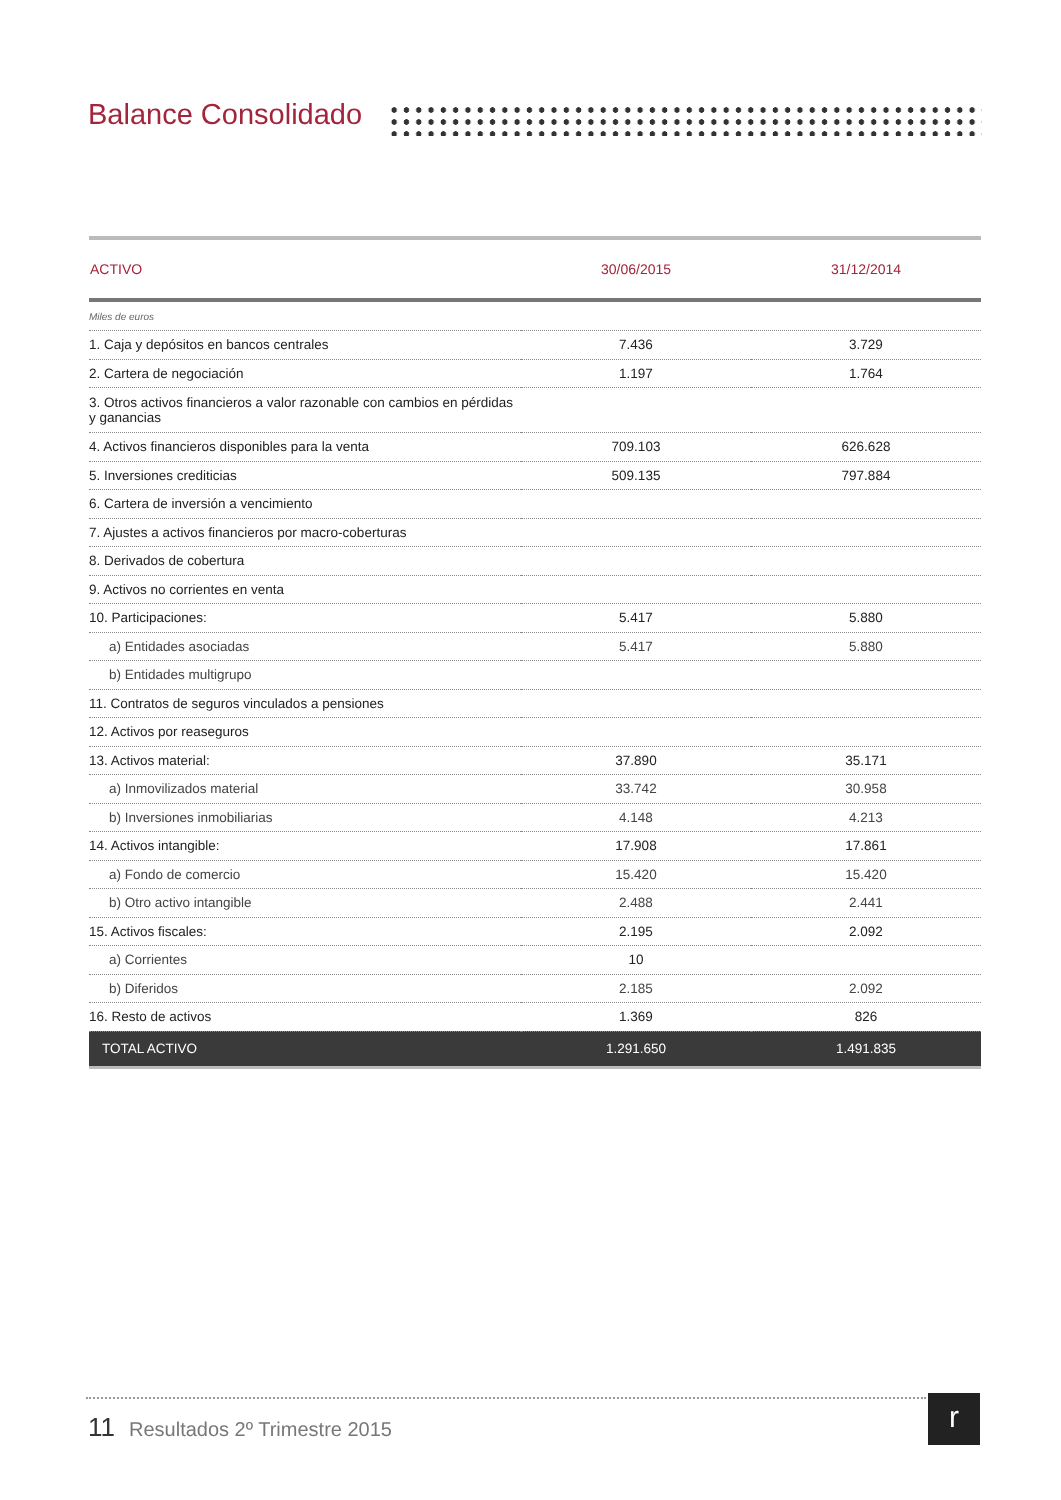Balance Consolidado
| ACTIVO | 30/06/2015 | 31/12/2014 |
| --- | --- | --- |
| Miles de euros | | |
| 1. Caja y depósitos en bancos centrales | 7.436 | 3.729 |
| 2. Cartera de negociación | 1.197 | 1.764 |
| 3. Otros activos financieros a valor razonable con cambios en pérdidas y ganancias | | |
| 4. Activos financieros disponibles para la venta | 709.103 | 626.628 |
| 5. Inversiones crediticias | 509.135 | 797.884 |
| 6. Cartera de inversión a vencimiento | | |
| 7. Ajustes a activos financieros por macro-coberturas | | |
| 8. Derivados de cobertura | | |
| 9. Activos no corrientes en venta | | |
| 10. Participaciones: | 5.417 | 5.880 |
| a) Entidades asociadas | 5.417 | 5.880 |
| b) Entidades multigrupo | | |
| 11. Contratos de seguros vinculados a pensiones | | |
| 12. Activos por reaseguros | | |
| 13. Activos material: | 37.890 | 35.171 |
| a) Inmovilizados material | 33.742 | 30.958 |
| b) Inversiones inmobiliarias | 4.148 | 4.213 |
| 14. Activos intangible: | 17.908 | 17.861 |
| a) Fondo de comercio | 15.420 | 15.420 |
| b) Otro activo intangible | 2.488 | 2.441 |
| 15. Activos fiscales: | 2.195 | 2.092 |
| a) Corrientes | 10 | |
| b) Diferidos | 2.185 | 2.092 |
| 16. Resto de activos | 1.369 | 826 |
| TOTAL ACTIVO | 1.291.650 | 1.491.835 |
11 Resultados 2º Trimestre 2015
r